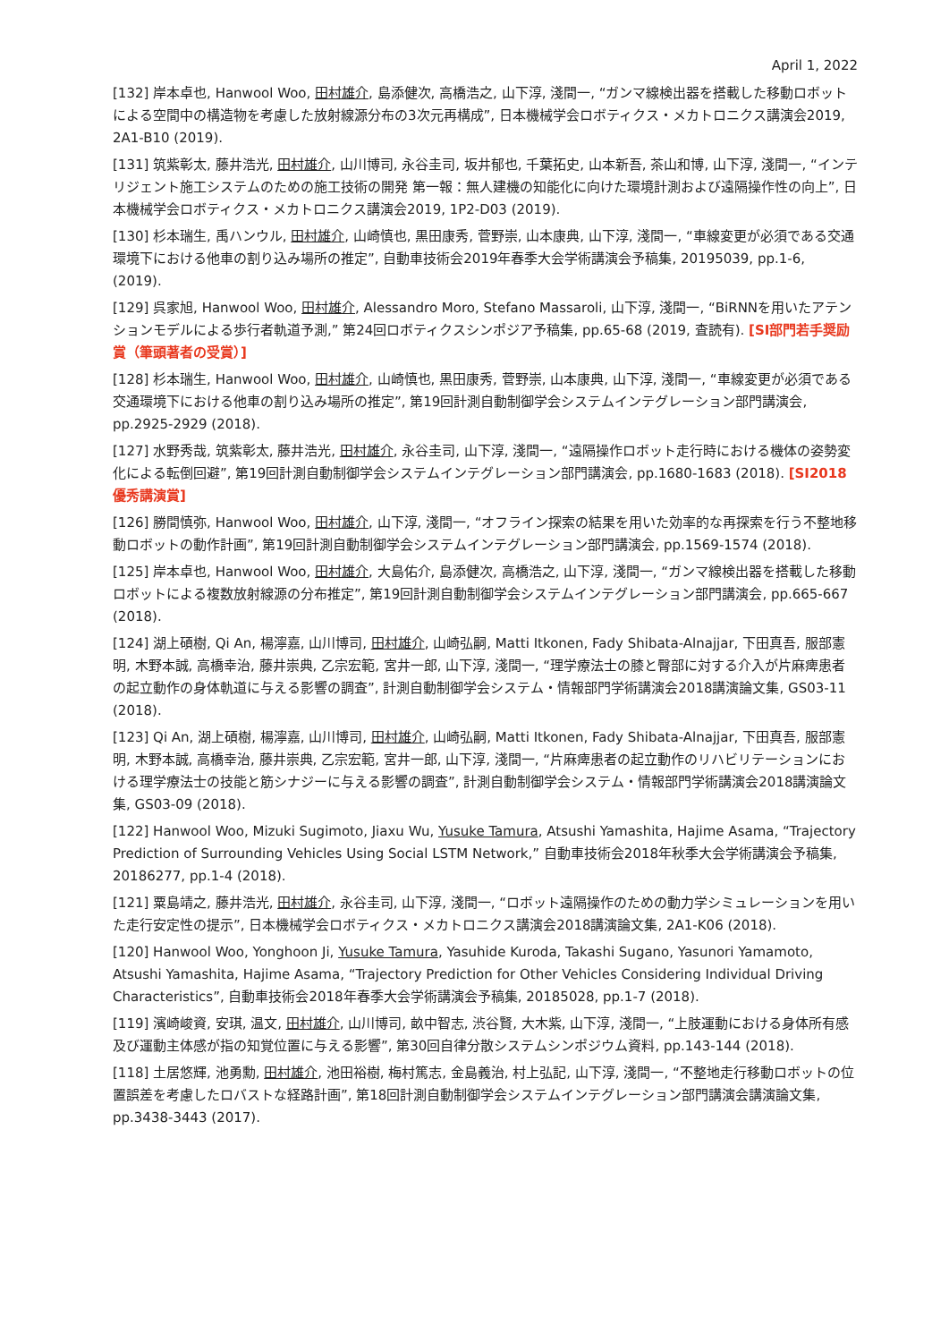April 1, 2022
[132] 岸本卓也, Hanwool Woo, 田村雄介, 島添健次, 高橋浩之, 山下淳, 淺間一, “ガンマ線検出器を搭載した移動ロボットによる空間中の構造物を考慮した放射線源分布の3次元再構成”, 日本機械学会ロボティクス・メカトロニクス講演会2019, 2A1-B10 (2019).
[131] 筑紫彰太, 藤井浩光, 田村雄介, 山川博司, 永谷圭司, 坂井郁也, 千葉拓史, 山本新吾, 茶山和博, 山下淳, 淺間一, “インテリジェント施工システムのための施工技術の開発 第一報：無人建機の知能化に向けた環境計測および遠隔操作性の向上”, 日本機械学会ロボティクス・メカトロニクス講演会2019, 1P2-D03 (2019).
[130] 杉本瑞生, 禹ハンウル, 田村雄介, 山崎慎也, 黒田康秀, 菅野崇, 山本康典, 山下淳, 淺間一, “車線変更が必須である交通環境下における他車の割り込み場所の推定”, 自動車技術会2019年春季大会学術講演会予稿集, 20195039, pp.1-6, (2019).
[129] 呉家旭, Hanwool Woo, 田村雄介, Alessandro Moro, Stefano Massaroli, 山下淳, 淺間一, “BiRNNを用いたアテンションモデルによる歩行者軌道予測,” 第24回ロボティクスシンポジア予稿集, pp.65-68 (2019, 査読有). [SI部門若手奨励賞（筆頭著者の受賞）]
[128] 杉本瑞生, Hanwool Woo, 田村雄介, 山崎慎也, 黒田康秀, 菅野崇, 山本康典, 山下淳, 淺間一, “車線変更が必須である交通環境下における他車の割り込み場所の推定”, 第19回計測自動制御学会システムインテグレーション部門講演会, pp.2925-2929 (2018).
[127] 水野秀哉, 筑紫彰太, 藤井浩光, 田村雄介, 永谷圭司, 山下淳, 淺間一, “遠隔操作ロボット走行時における機体の姿勢変化による転倒回避”, 第19回計測自動制御学会システムインテグレーション部門講演会, pp.1680-1683 (2018). [SI2018優秀講演賞]
[126] 勝間慎弥, Hanwool Woo, 田村雄介, 山下淳, 淺間一, “オフライン探索の結果を用いた効率的な再探索を行う不整地移動ロボットの動作計画”, 第19回計測自動制御学会システムインテグレーション部門講演会, pp.1569-1574 (2018).
[125] 岸本卓也, Hanwool Woo, 田村雄介, 大島佑介, 島添健次, 高橋浩之, 山下淳, 淺間一, “ガンマ線検出器を搭載した移動ロボットによる複数放射線源の分布推定”, 第19回計測自動制御学会システムインテグレーション部門講演会, pp.665-667 (2018).
[124] 湖上碩樹, Qi An, 楊濘嘉, 山川博司, 田村雄介, 山崎弘嗣, Matti Itkonen, Fady Shibata-Alnajjar, 下田真吾, 服部憲明, 木野本誠, 高橋幸治, 藤井崇典, 乙宗宏範, 宮井一郎, 山下淳, 淺間一, “理学療法士の膝と臀部に対する介入が片麻痺患者の起立動作の身体軌道に与える影響の調査”, 計測自動制御学会システム・情報部門学術講演会2018講演論文集, GS03-11 (2018).
[123] Qi An, 湖上碩樹, 楊濘嘉, 山川博司, 田村雄介, 山崎弘嗣, Matti Itkonen, Fady Shibata-Alnajjar, 下田真吾, 服部憲明, 木野本誠, 高橋幸治, 藤井崇典, 乙宗宏範, 宮井一郎, 山下淳, 淺間一, “片麻痺患者の起立動作のリハビリテーションにおける理学療法士の技能と筋シナジーに与える影響の調査”, 計測自動制御学会システム・情報部門学術講演会2018講演論文集, GS03-09 (2018).
[122] Hanwool Woo, Mizuki Sugimoto, Jiaxu Wu, Yusuke Tamura, Atsushi Yamashita, Hajime Asama, “Trajectory Prediction of Surrounding Vehicles Using Social LSTM Network,” 自動車技術会2018年秋季大会学術講演会予稿集, 20186277, pp.1-4 (2018).
[121] 粟島靖之, 藤井浩光, 田村雄介, 永谷圭司, 山下淳, 淺間一, “ロボット遠隔操作のための動力学シミュレーションを用いた走行安定性の提示”, 日本機械学会ロボティクス・メカトロニクス講演会2018講演論文集, 2A1-K06 (2018).
[120] Hanwool Woo, Yonghoon Ji, Yusuke Tamura, Yasuhide Kuroda, Takashi Sugano, Yasunori Yamamoto, Atsushi Yamashita, Hajime Asama, “Trajectory Prediction for Other Vehicles Considering Individual Driving Characteristics”, 自動車技術会2018年春季大会学術講演会予稿集, 20185028, pp.1-7 (2018).
[119] 濱崎峻資, 安琪, 温文, 田村雄介, 山川博司, 畝中智志, 渋谷賢, 大木紫, 山下淳, 淺間一, “上肢運動における身体所有感及び運動主体感が指の知覚位置に与える影響”, 第30回自律分散システムシンポジウム資料, pp.143-144 (2018).
[118] 土居悠輝, 池勇勳, 田村雄介, 池田裕樹, 梅村篤志, 金島義治, 村上弘記, 山下淳, 淺間一, “不整地走行移動ロボットの位置誤差を考慮したロバストな経路計画”, 第18回計測自動制御学会システムインテグレーション部門講演会講演論文集, pp.3438-3443 (2017).